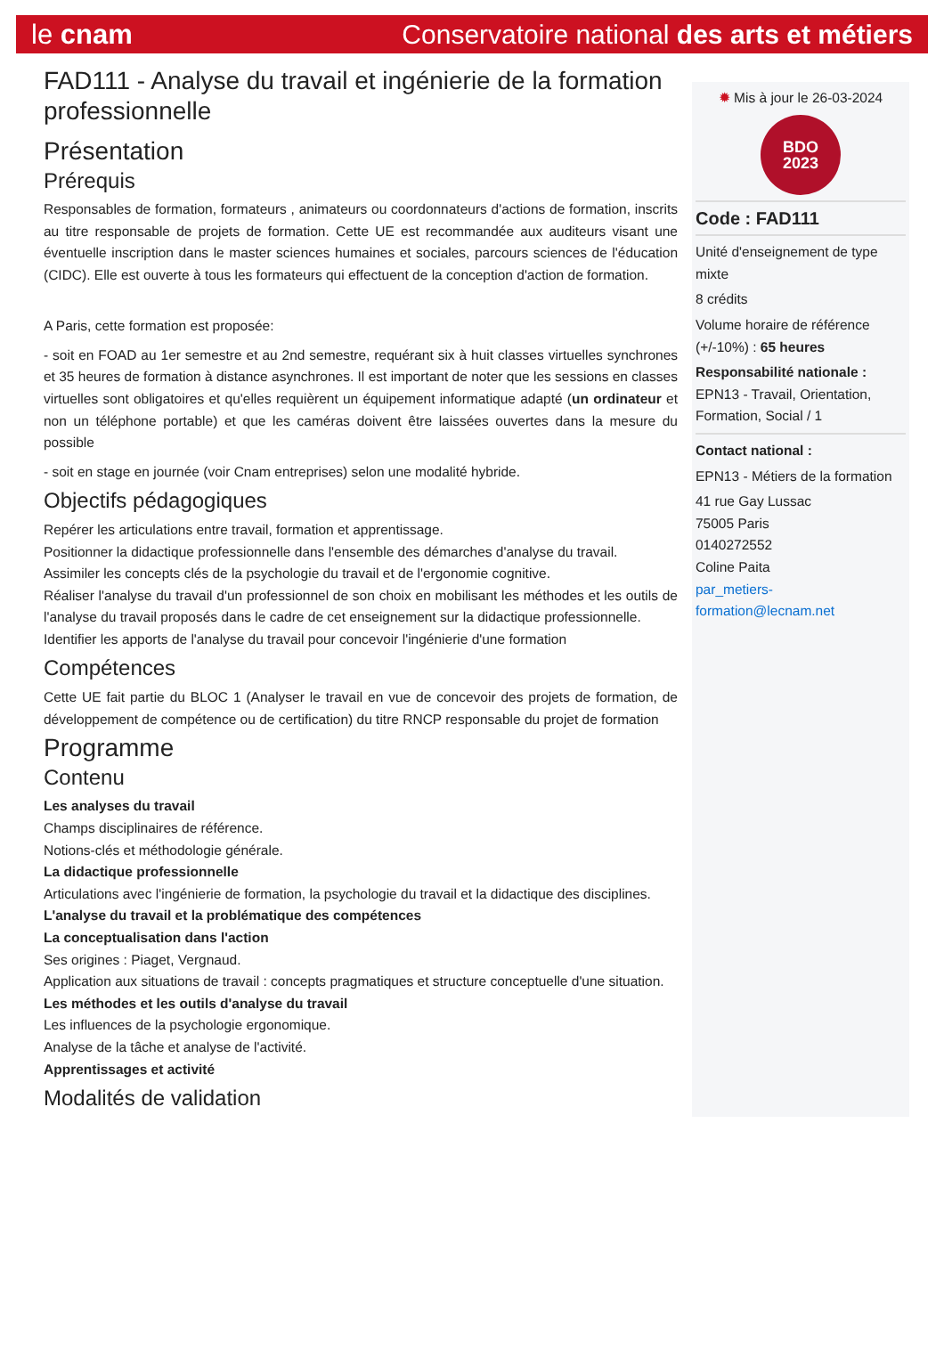le cnam Conservatoire national des arts et métiers
FAD111 - Analyse du travail et ingénierie de la formation professionnelle
Présentation
Prérequis
Responsables de formation, formateurs , animateurs ou coordonnateurs d'actions de formation, inscrits au titre responsable de projets de formation. Cette UE est recommandée aux auditeurs visant une éventuelle inscription dans le master sciences humaines et sociales, parcours sciences de l'éducation (CIDC). Elle est ouverte à tous les formateurs qui effectuent de la conception d'action de formation.
A Paris, cette formation est proposée:
- soit en FOAD au 1er semestre et au 2nd semestre, requérant six à huit classes virtuelles synchrones et 35 heures de formation à distance asynchrones. Il est important de noter que les sessions en classes virtuelles sont obligatoires et qu'elles requièrent un équipement informatique adapté (un ordinateur et non un téléphone portable) et que les caméras doivent être laissées ouvertes dans la mesure du possible
- soit en stage en journée (voir Cnam entreprises) selon une modalité hybride.
Objectifs pédagogiques
Repérer les articulations entre travail, formation et apprentissage.
Positionner la didactique professionnelle dans l'ensemble des démarches d'analyse du travail.
Assimiler les concepts clés de la psychologie du travail et de l'ergonomie cognitive.
Réaliser l'analyse du travail d'un professionnel de son choix en mobilisant les méthodes et les outils de l'analyse du travail proposés dans le cadre de cet enseignement sur la didactique professionnelle.
Identifier les apports de l'analyse du travail pour concevoir l'ingénierie d'une formation
Compétences
Cette UE fait partie du BLOC 1 (Analyser le travail en vue de concevoir des projets de formation, de développement de compétence ou de certification) du titre RNCP responsable du projet de formation
Programme
Contenu
Les analyses du travail
Champs disciplinaires de référence.
Notions-clés et méthodologie générale.
La didactique professionnelle
Articulations avec l'ingénierie de formation, la psychologie du travail et la didactique des disciplines.
L'analyse du travail et la problématique des compétences
La conceptualisation dans l'action
Ses origines : Piaget, Vergnaud.
Application aux situations de travail : concepts pragmatiques et structure conceptuelle d'une situation.
Les méthodes et les outils d'analyse du travail
Les influences de la psychologie ergonomique.
Analyse de la tâche et analyse de l'activité.
Apprentissages et activité
Modalités de validation
✹ Mis à jour le 26-03-2024
BDO
2023
Code : FAD111
Unité d'enseignement de type mixte
8 crédits
Volume horaire de référence (+/-10%) : 65 heures
Responsabilité nationale :
EPN13 - Travail, Orientation, Formation, Social / 1
Contact national :
EPN13 - Métiers de la formation
41 rue Gay Lussac
75005 Paris
0140272552
Coline Paita
par_metiers-formation@lecnam.net